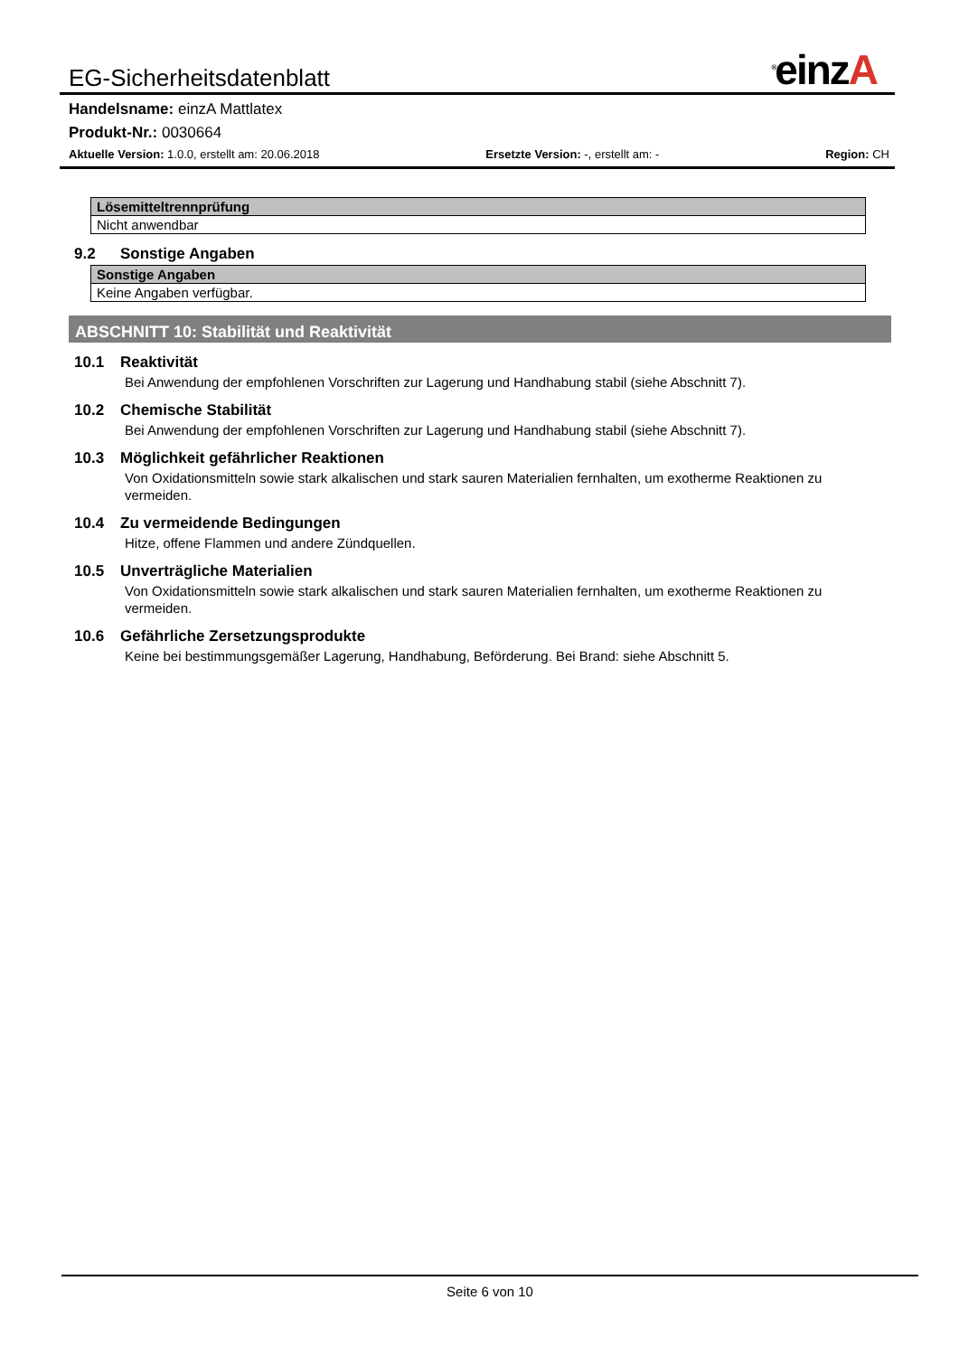EG-Sicherheitsdatenblatt<sup>®</sup>einzA
Handelsname: einzA Mattlatex
Produkt-Nr.: 0030664
Aktuelle Version: 1.0.0, erstellt am: 20.06.2018 Ersetzte Version: -, erstellt am: - Region: CH
| Lösemitteltrennprüfung |
| --- |
| Nicht anwendbar |
9.2 Sonstige Angaben
| Sonstige Angaben |
| --- |
| Keine Angaben verfügbar. |
ABSCHNITT 10: Stabilität und Reaktivität
10.1 Reaktivität
Bei Anwendung der empfohlenen Vorschriften zur Lagerung und Handhabung stabil (siehe Abschnitt 7).
10.2 Chemische Stabilität
Bei Anwendung der empfohlenen Vorschriften zur Lagerung und Handhabung stabil (siehe Abschnitt 7).
10.3 Möglichkeit gefährlicher Reaktionen
Von Oxidationsmitteln sowie stark alkalischen und stark sauren Materialien fernhalten, um exotherme Reaktionen zu vermeiden.
10.4 Zu vermeidende Bedingungen
Hitze, offene Flammen und andere Zündquellen.
10.5 Unverträgliche Materialien
Von Oxidationsmitteln sowie stark alkalischen und stark sauren Materialien fernhalten, um exotherme Reaktionen zu vermeiden.
10.6 Gefährliche Zersetzungsprodukte
Keine bei bestimmungsgemäßer Lagerung, Handhabung, Beförderung. Bei Brand: siehe Abschnitt 5.
Seite 6 von 10